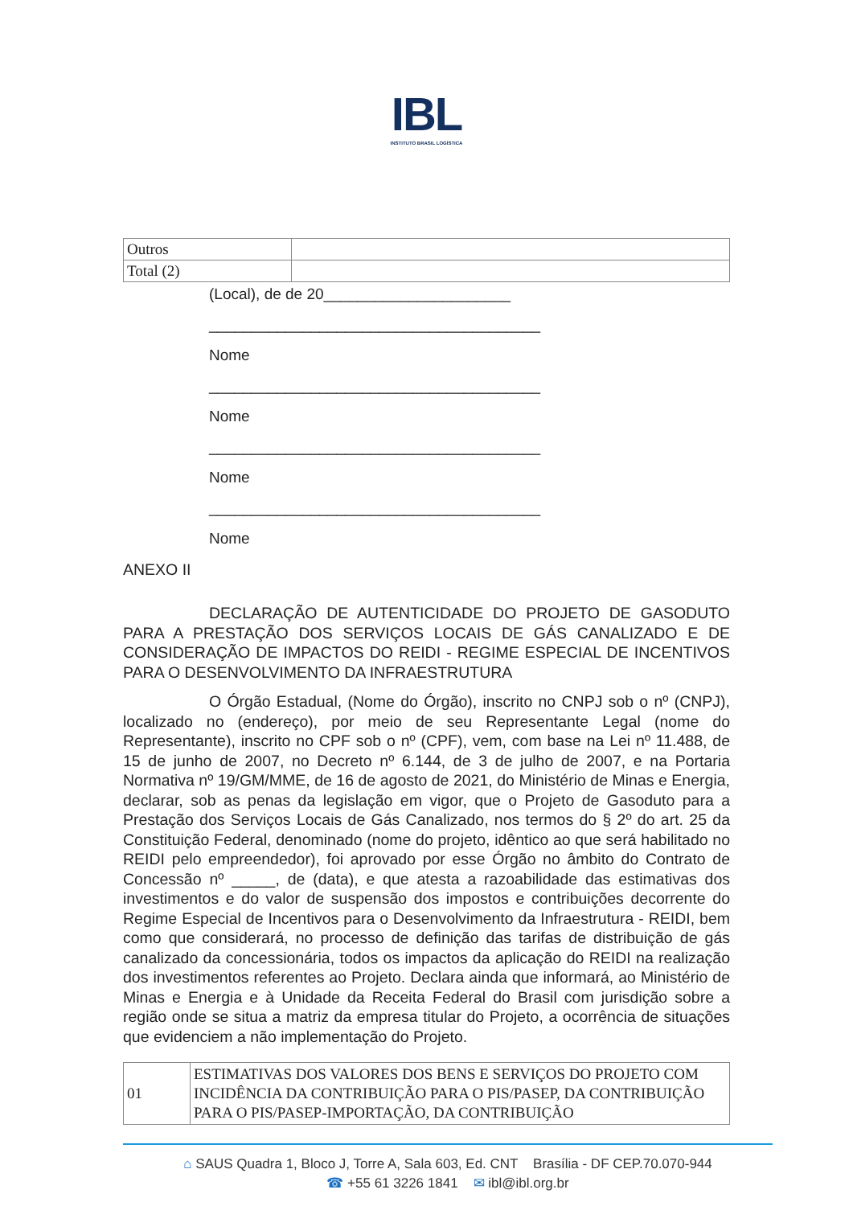IBL
INSTITUTO BRASIL LOGÍSTICA
| Outros | |
| Total (2) | |
(Local), de de 20______________________
_______________________________________
Nome
_______________________________________
Nome
_______________________________________
Nome
_______________________________________
Nome
ANEXO II
DECLARAÇÃO DE AUTENTICIDADE DO PROJETO DE GASODUTO PARA A PRESTAÇÃO DOS SERVIÇOS LOCAIS DE GÁS CANALIZADO E DE CONSIDERAÇÃO DE IMPACTOS DO REIDI - REGIME ESPECIAL DE INCENTIVOS PARA O DESENVOLVIMENTO DA INFRAESTRUTURA
O Órgão Estadual, (Nome do Órgão), inscrito no CNPJ sob o nº (CNPJ), localizado no (endereço), por meio de seu Representante Legal (nome do Representante), inscrito no CPF sob o nº (CPF), vem, com base na Lei nº 11.488, de 15 de junho de 2007, no Decreto nº 6.144, de 3 de julho de 2007, e na Portaria Normativa nº 19/GM/MME, de 16 de agosto de 2021, do Ministério de Minas e Energia, declarar, sob as penas da legislação em vigor, que o Projeto de Gasoduto para a Prestação dos Serviços Locais de Gás Canalizado, nos termos do § 2º do art. 25 da Constituição Federal, denominado (nome do projeto, idêntico ao que será habilitado no REIDI pelo empreendedor), foi aprovado por esse Órgão no âmbito do Contrato de Concessão nº _____, de (data), e que atesta a razoabilidade das estimativas dos investimentos e do valor de suspensão dos impostos e contribuições decorrente do Regime Especial de Incentivos para o Desenvolvimento da Infraestrutura - REIDI, bem como que considerará, no processo de definição das tarifas de distribuição de gás canalizado da concessionária, todos os impactos da aplicação do REIDI na realização dos investimentos referentes ao Projeto. Declara ainda que informará, ao Ministério de Minas e Energia e à Unidade da Receita Federal do Brasil com jurisdição sobre a região onde se situa a matriz da empresa titular do Projeto, a ocorrência de situações que evidenciem a não implementação do Projeto.
| 01 | ESTIMATIVAS DOS VALORES DOS BENS E SERVIÇOS DO PROJETO COM INCIDÊNCIA DA CONTRIBUIÇÃO PARA O PIS/PASEP, DA CONTRIBUIÇÃO PARA O PIS/PASEP-IMPORTAÇÃO, DA CONTRIBUIÇÃO |
⌂ SAUS Quadra 1, Bloco J, Torre A, Sala 603, Ed. CNT Brasília - DF CEP.70.070-944
☎ +55 61 3226 1841 ✉ ibl@ibl.org.br